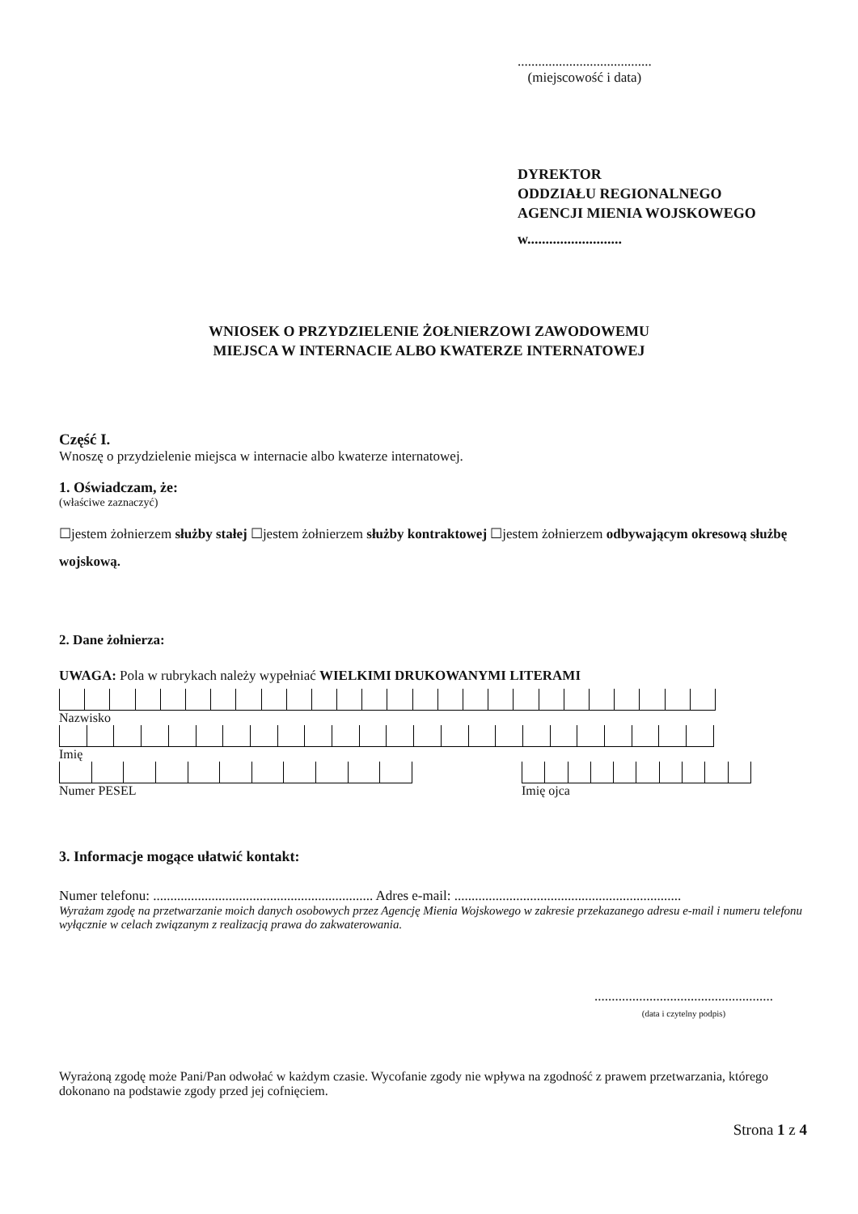.......................................
(miejscowość i data)
DYREKTOR
ODDZIAŁU REGIONALNEGO
AGENCJI MIENIA WOJSKOWEGO
w..........................
WNIOSEK O PRZYDZIELENIE ŻOŁNIERZOWI ZAWODOWEMU
MIEJSCA W INTERNACIE ALBO KWATERZE INTERNATOWEJ
Część I.
Wnoszę o przydzielenie miejsca w internacie albo kwaterze internatowej.
1. Oświadczam, że:
(właściwe zaznaczyć)
☐jestem żołnierzem służby stałej ☐jestem żołnierzem służby kontraktowej ☐jestem żołnierzem odbywającym okresową służbę wojskową.
2. Dane żołnierza:
UWAGA: Pola w rubrykach należy wypełniać WIELKIMI DRUKOWANYMI LITERAMI
Nazwisko
Imię
Numer PESEL Imię ojca
3. Informacje mogące ułatwić kontakt:
Numer telefonu: ................................................................ Adres e-mail: ..................................................................
Wyrażam zgodę na przetwarzanie moich danych osobowych przez Agencję Mienia Wojskowego w zakresie przekazanego adresu e-mail i numeru telefonu wyłącznie w celach związanym z realizacją prawa do zakwaterowania.
....................................................
(data i czytelny podpis)
Wyrażoną zgodę może Pani/Pan odwołać w każdym czasie. Wycofanie zgody nie wpływa na zgodność z prawem przetwarzania, którego dokonano na podstawie zgody przed jej cofnięciem.
Strona 1 z 4